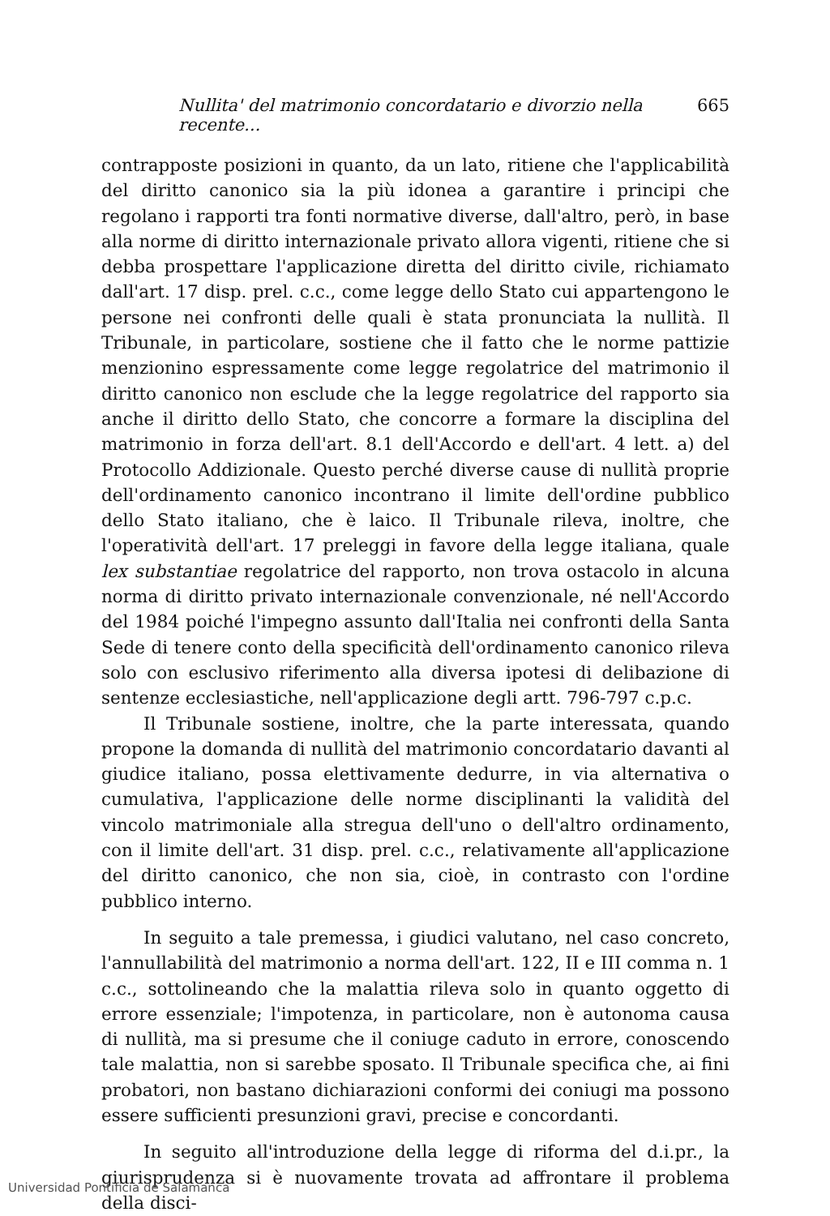Nullita' del matrimonio concordatario e divorzio nella recente... 665
contrapposte posizioni in quanto, da un lato, ritiene che l'applicabilità del diritto canonico sia la più idonea a garantire i principi che regolano i rapporti tra fonti normative diverse, dall'altro, però, in base alla norme di diritto internazionale privato allora vigenti, ritiene che si debba prospettare l'applicazione diretta del diritto civile, richiamato dall'art. 17 disp. prel. c.c., come legge dello Stato cui appartengono le persone nei confronti delle quali è stata pronunciata la nullità. Il Tribunale, in particolare, sostiene che il fatto che le norme pattizie menzionino espressamente come legge regolatrice del matrimonio il diritto canonico non esclude che la legge regolatrice del rapporto sia anche il diritto dello Stato, che concorre a formare la disciplina del matrimonio in forza dell'art. 8.1 dell'Accordo e dell'art. 4 lett. a) del Protocollo Addizionale. Questo perché diverse cause di nullità proprie dell'ordinamento canonico incontrano il limite dell'ordine pubblico dello Stato italiano, che è laico. Il Tribunale rileva, inoltre, che l'operatività dell'art. 17 preleggi in favore della legge italiana, quale lex substantiae regolatrice del rapporto, non trova ostacolo in alcuna norma di diritto privato internazionale convenzionale, né nell'Accordo del 1984 poiché l'impegno assunto dall'Italia nei confronti della Santa Sede di tenere conto della specificità dell'ordinamento canonico rileva solo con esclusivo riferimento alla diversa ipotesi di delibazione di sentenze ecclesiastiche, nell'applicazione degli artt. 796-797 c.p.c.
Il Tribunale sostiene, inoltre, che la parte interessata, quando propone la domanda di nullità del matrimonio concordatario davanti al giudice italiano, possa elettivamente dedurre, in via alternativa o cumulativa, l'applicazione delle norme disciplinanti la validità del vincolo matrimoniale alla stregua dell'uno o dell'altro ordinamento, con il limite dell'art. 31 disp. prel. c.c., relativamente all'applicazione del diritto canonico, che non sia, cioè, in contrasto con l'ordine pubblico interno.
In seguito a tale premessa, i giudici valutano, nel caso concreto, l'annullabilità del matrimonio a norma dell'art. 122, II e III comma n. 1 c.c., sottolineando che la malattia rileva solo in quanto oggetto di errore essenziale; l'impotenza, in particolare, non è autonoma causa di nullità, ma si presume che il coniuge caduto in errore, conoscendo tale malattia, non si sarebbe sposato. Il Tribunale specifica che, ai fini probatori, non bastano dichiarazioni conformi dei coniugi ma possono essere sufficienti presunzioni gravi, precise e concordanti.
In seguito all'introduzione della legge di riforma del d.i.pr., la giurisprudenza si è nuovamente trovata ad affrontare il problema della disci-
Universidad Pontificia de Salamanca